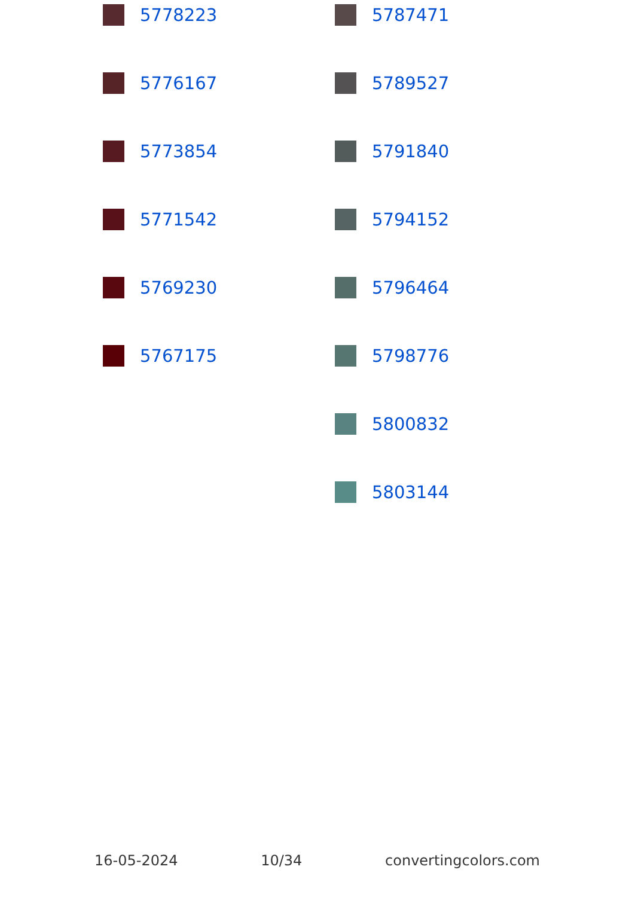5778223
5776167
5773854
5771542
5769230
5767175
5787471
5789527
5791840
5794152
5796464
5798776
5800832
5803144
16-05-2024 10/34 convertingcolors.com